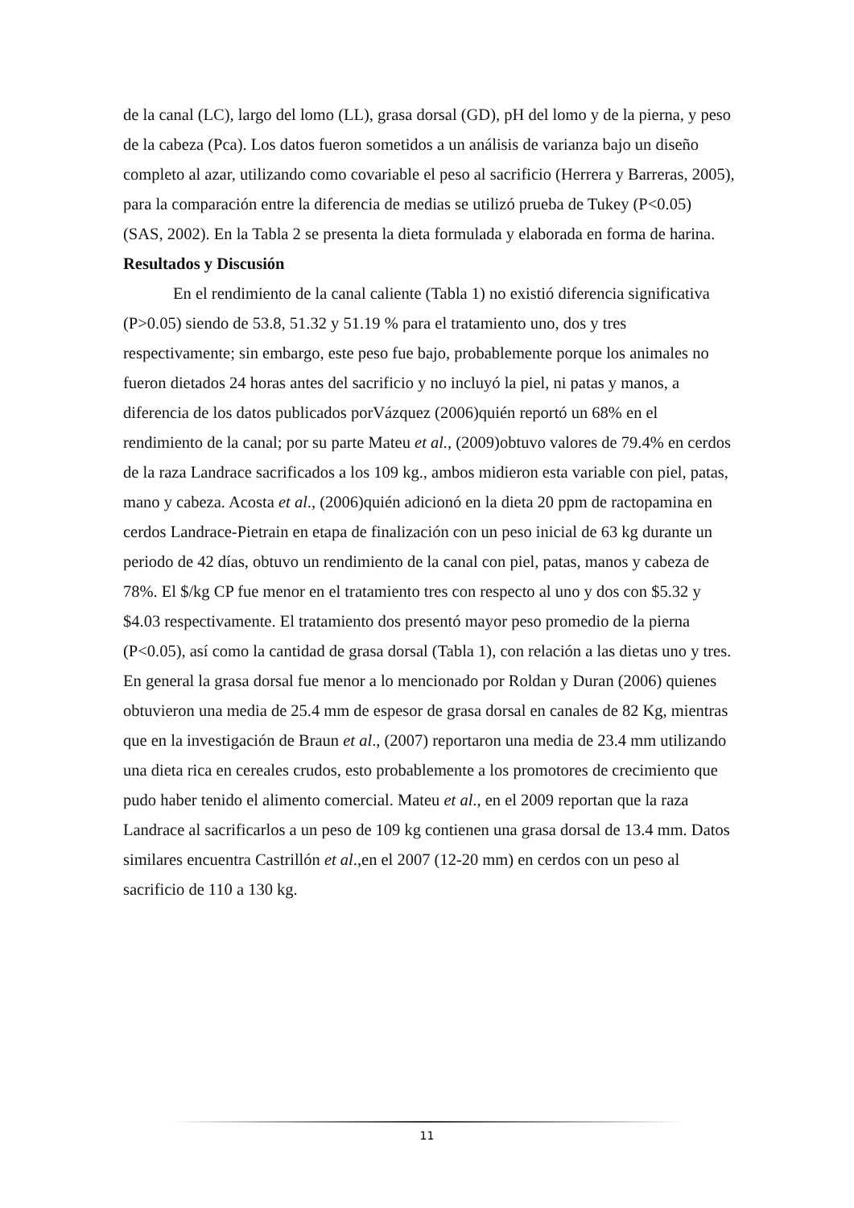de la canal (LC), largo del lomo (LL), grasa dorsal (GD), pH del lomo y de la pierna, y peso de la cabeza (Pca). Los datos fueron sometidos a un análisis de varianza bajo un diseño completo al azar, utilizando como covariable el peso al sacrificio (Herrera y Barreras, 2005), para la comparación entre la diferencia de medias se utilizó prueba de Tukey (P<0.05) (SAS, 2002). En la Tabla 2 se presenta la dieta formulada y elaborada en forma de harina.
Resultados y Discusión
En el rendimiento de la canal caliente (Tabla 1) no existió diferencia significativa (P>0.05) siendo de 53.8, 51.32 y 51.19 % para el tratamiento uno, dos y tres respectivamente; sin embargo, este peso fue bajo, probablemente porque los animales no fueron dietados 24 horas antes del sacrificio y no incluyó la piel, ni patas y manos, a diferencia de los datos publicados porVázquez (2006)quién reportó un 68% en el rendimiento de la canal; por su parte Mateu et al., (2009)obtuvo valores de 79.4% en cerdos de la raza Landrace sacrificados a los 109 kg., ambos midieron esta variable con piel, patas, mano y cabeza. Acosta et al., (2006)quién adicionó en la dieta 20 ppm de ractopamina en cerdos Landrace-Pietrain en etapa de finalización con un peso inicial de 63 kg durante un periodo de 42 días, obtuvo un rendimiento de la canal con piel, patas, manos y cabeza de 78%. El $/kg CP fue menor en el tratamiento tres con respecto al uno y dos con $5.32 y $4.03 respectivamente. El tratamiento dos presentó mayor peso promedio de la pierna (P<0.05), así como la cantidad de grasa dorsal (Tabla 1), con relación a las dietas uno y tres. En general la grasa dorsal fue menor a lo mencionado por Roldan y Duran (2006) quienes obtuvieron una media de 25.4 mm de espesor de grasa dorsal en canales de 82 Kg, mientras que en la investigación de Braun et al., (2007) reportaron una media de 23.4 mm utilizando una dieta rica en cereales crudos, esto probablemente a los promotores de crecimiento que pudo haber tenido el alimento comercial. Mateu et al., en el 2009 reportan que la raza Landrace al sacrificarlos a un peso de 109 kg contienen una grasa dorsal de 13.4 mm. Datos similares encuentra Castrillón et al.,en el 2007 (12-20 mm) en cerdos con un peso al sacrificio de 110 a 130 kg.
11